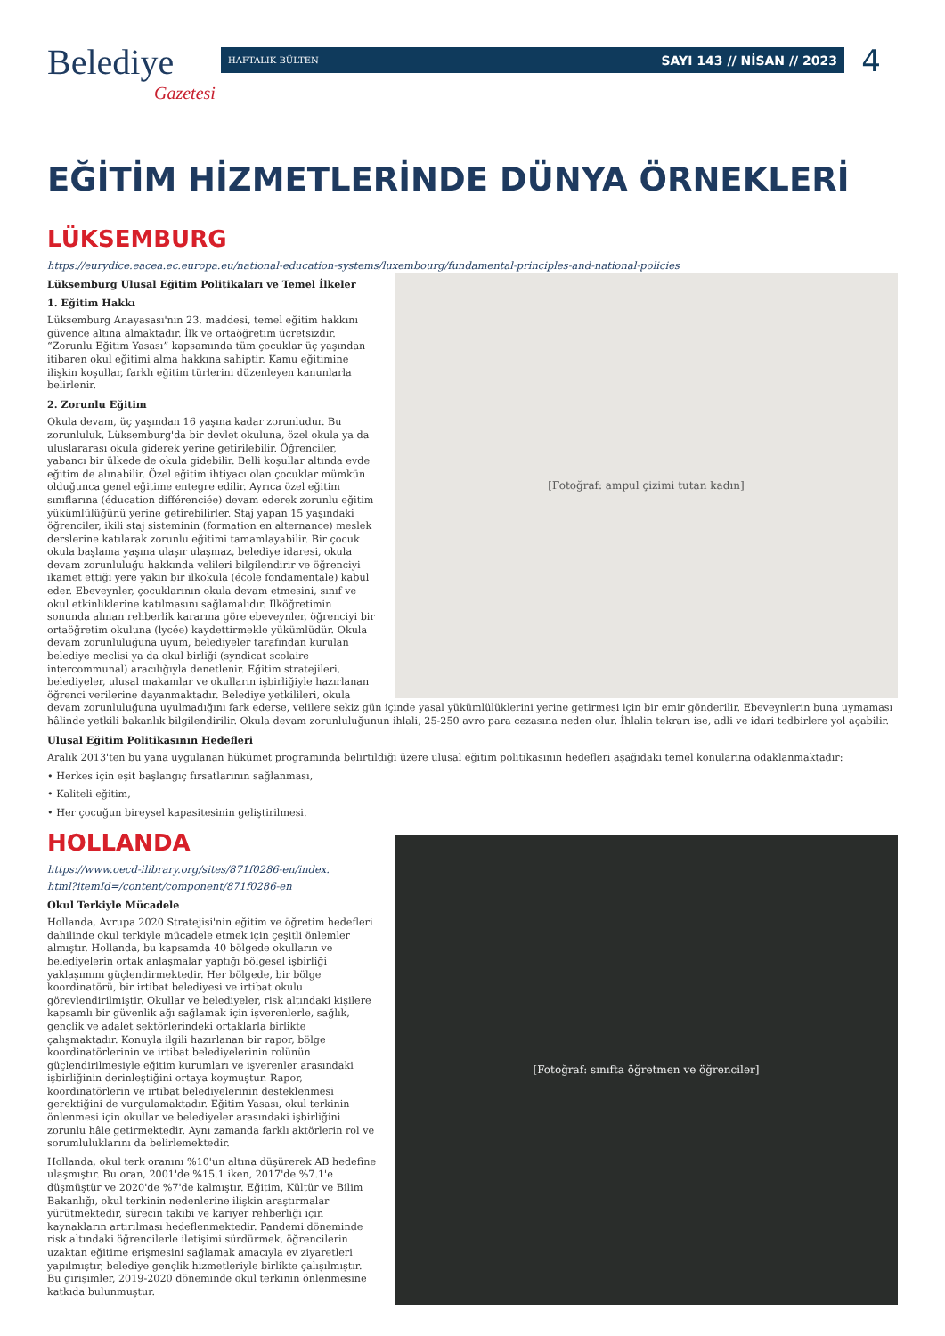Belediye
Gazetesi
HAFTALIK BÜLTEN SAYI 143 // NİSAN // 2023
4
EĞİTİM HİZMETLERİNDE DÜNYA ÖRNEKLERİ
LÜKSEMBURG
https://eurydice.eacea.ec.europa.eu/national-education-systems/luxembourg/fundamental-principles-and-national-policies
[Fotoğraf: ampul çizimi tutan kadın]
Lüksemburg Ulusal Eğitim Politikaları ve Temel İlkeler
1. Eğitim Hakkı
Lüksemburg Anayasası'nın 23. maddesi, temel eğitim hakkını güvence altına almaktadır. İlk ve ortaöğretim ücretsizdir. “Zorunlu Eğitim Yasası” kapsamında tüm çocuklar üç yaşından itibaren okul eğitimi alma hakkına sahiptir. Kamu eğitimine ilişkin koşullar, farklı eğitim türlerini düzenleyen kanunlarla belirlenir.
2. Zorunlu Eğitim
Okula devam, üç yaşından 16 yaşına kadar zorunludur. Bu zorunluluk, Lüksemburg'da bir devlet okuluna, özel okula ya da uluslararası okula giderek yerine getirilebilir. Öğrenciler, yabancı bir ülkede de okula gidebilir. Belli koşullar altında evde eğitim de alınabilir. Özel eğitim ihtiyacı olan çocuklar mümkün olduğunca genel eğitime entegre edilir. Ayrıca özel eğitim sınıflarına (éducation différenciée) devam ederek zorunlu eğitim yükümlülüğünü yerine getirebilirler. Staj yapan 15 yaşındaki öğrenciler, ikili staj sisteminin (formation en alternance) meslek derslerine katılarak zorunlu eğitimi tamamlayabilir. Bir çocuk okula başlama yaşına ulaşır ulaşmaz, belediye idaresi, okula devam zorunluluğu hakkında velileri bilgilendirir ve öğrenciyi ikamet ettiği yere yakın bir ilkokula (école fondamentale) kabul eder. Ebeveynler, çocuklarının okula devam etmesini, sınıf ve okul etkinliklerine katılmasını sağlamalıdır. İlköğretimin sonunda alınan rehberlik kararına göre ebeveynler, öğrenciyi bir ortaöğretim okuluna (lycée) kaydettirmekle yükümlüdür. Okula devam zorunluluğuna uyum, belediyeler tarafından kurulan belediye meclisi ya da okul birliği (syndicat scolaire intercommunal) aracılığıyla denetlenir. Eğitim stratejileri, belediyeler, ulusal makamlar ve okulların işbirliğiyle hazırlanan öğrenci verilerine dayanmaktadır. Belediye yetkilileri, okula devam zorunluluğuna uyulmadığını fark ederse, velilere sekiz gün içinde yasal yükümlülüklerini yerine getirmesi için bir emir gönderilir. Ebeveynlerin buna uymaması hâlinde yetkili bakanlık bilgilendirilir. Okula devam zorunluluğunun ihlali, 25-250 avro para cezasına neden olur. İhlalin tekrarı ise, adli ve idari tedbirlere yol açabilir.
Ulusal Eğitim Politikasının Hedefleri
Aralık 2013'ten bu yana uygulanan hükümet programında belirtildiği üzere ulusal eğitim politikasının hedefleri aşağıdaki temel konularına odaklanmaktadır:
• Herkes için eşit başlangıç fırsatlarının sağlanması,
• Kaliteli eğitim,
• Her çocuğun bireysel kapasitesinin geliştirilmesi.
[Fotoğraf: sınıfta öğretmen ve öğrenciler]
HOLLANDA
https://www.oecd-ilibrary.org/sites/871f0286-en/index.
html?itemId=/content/component/871f0286-en
Okul Terkiyle Mücadele
Hollanda, Avrupa 2020 Stratejisi'nin eğitim ve öğretim hedefleri dahilinde okul terkiyle mücadele etmek için çeşitli önlemler almıştır. Hollanda, bu kapsamda 40 bölgede okulların ve belediyelerin ortak anlaşmalar yaptığı bölgesel işbirliği yaklaşımını güçlendirmektedir. Her bölgede, bir bölge koordinatörü, bir irtibat belediyesi ve irtibat okulu görevlendirilmiştir. Okullar ve belediyeler, risk altındaki kişilere kapsamlı bir güvenlik ağı sağlamak için işverenlerle, sağlık, gençlik ve adalet sektörlerindeki ortaklarla birlikte çalışmaktadır. Konuyla ilgili hazırlanan bir rapor, bölge koordinatörlerinin ve irtibat belediyelerinin rolünün güçlendirilmesiyle eğitim kurumları ve işverenler arasındaki işbirliğinin derinleştiğini ortaya koymuştur. Rapor, koordinatörlerin ve irtibat belediyelerinin desteklenmesi gerektiğini de vurgulamaktadır. Eğitim Yasası, okul terkinin önlenmesi için okullar ve belediyeler arasındaki işbirliğini zorunlu hâle getirmektedir. Aynı zamanda farklı aktörlerin rol ve sorumluluklarını da belirlemektedir.
Hollanda, okul terk oranını %10'un altına düşürerek AB hedefine ulaşmıştır. Bu oran, 2001'de %15.1 iken, 2017'de %7.1'e düşmüştür ve 2020'de %7'de kalmıştır. Eğitim, Kültür ve Bilim Bakanlığı, okul terkinin nedenlerine ilişkin araştırmalar yürütmektedir, sürecin takibi ve kariyer rehberliği için kaynakların artırılması hedeflenmektedir. Pandemi döneminde risk altındaki öğrencilerle iletişimi sürdürmek, öğrencilerin uzaktan eğitime erişmesini sağlamak amacıyla ev ziyaretleri yapılmıştır, belediye gençlik hizmetleriyle birlikte çalışılmıştır. Bu girişimler, 2019-2020 döneminde okul terkinin önlenmesine katkıda bulunmuştur.